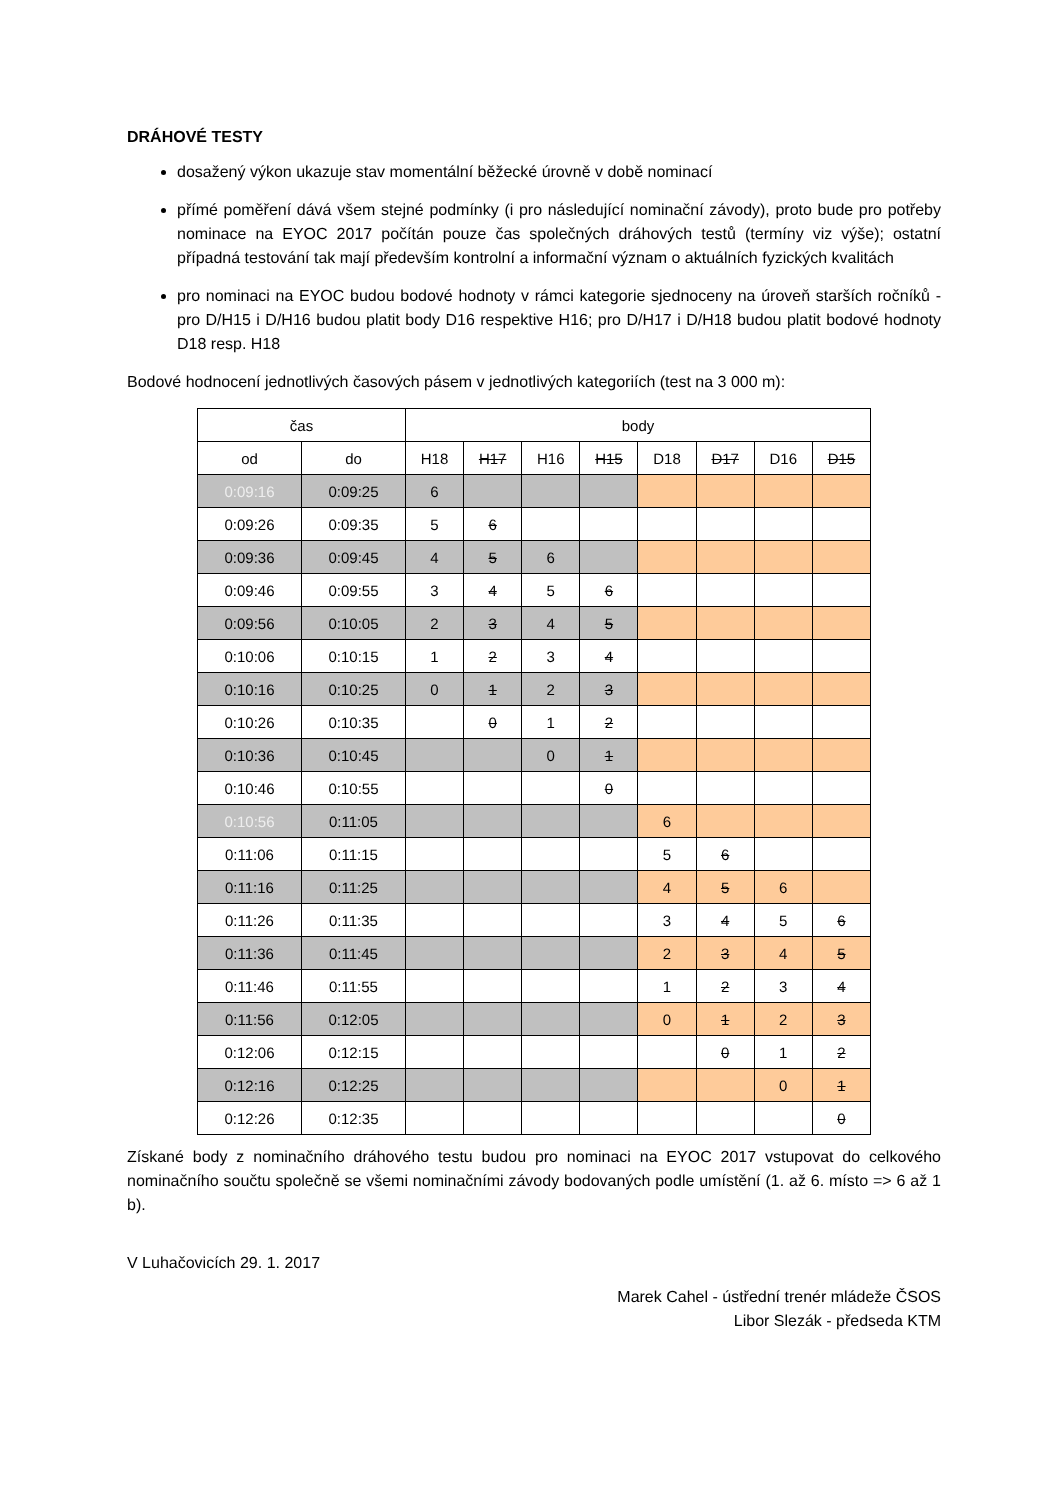DRÁHOVÉ TESTY
dosažený výkon ukazuje stav momentální běžecké úrovně v době nominací
přímé poměření dává všem stejné podmínky (i pro následující nominační závody), proto bude pro potřeby nominace na EYOC 2017 počítán pouze čas společných dráhových testů (termíny viz výše); ostatní případná testování tak mají především kontrolní a informační význam o aktuálních fyzických kvalitách
pro nominaci na EYOC budou bodové hodnoty v rámci kategorie sjednoceny na úroveň starších ročníků - pro D/H15 i D/H16 budou platit body D16 respektive H16; pro D/H17 i D/H18 budou platit bodové hodnoty D18 resp. H18
Bodové hodnocení jednotlivých časových pásem v jednotlivých kategoriích (test na 3 000 m):
| čas | | body | | | | | | | |
| --- | --- | --- | --- | --- | --- | --- | --- | --- | --- |
| od | do | H18 | H17 | H16 | H15 | D18 | D17 | D16 | D15 |
| 0:09:16 | 0:09:25 | 6 | | | | | | | |
| 0:09:26 | 0:09:35 | 5 | 6 | | | | | | |
| 0:09:36 | 0:09:45 | 4 | 5 | 6 | | | | | |
| 0:09:46 | 0:09:55 | 3 | 4 | 5 | 6 | | | | |
| 0:09:56 | 0:10:05 | 2 | 3 | 4 | 5 | | | | |
| 0:10:06 | 0:10:15 | 1 | 2 | 3 | 4 | | | | |
| 0:10:16 | 0:10:25 | 0 | 1 | 2 | 3 | | | | |
| 0:10:26 | 0:10:35 | | 0 | 1 | 2 | | | | |
| 0:10:36 | 0:10:45 | | | 0 | 1 | | | | |
| 0:10:46 | 0:10:55 | | | | 0 | | | | |
| 0:10:56 | 0:11:05 | | | | | 6 | | | |
| 0:11:06 | 0:11:15 | | | | | 5 | 6 | | |
| 0:11:16 | 0:11:25 | | | | | 4 | 5 | 6 | |
| 0:11:26 | 0:11:35 | | | | | 3 | 4 | 5 | 6 |
| 0:11:36 | 0:11:45 | | | | | 2 | 3 | 4 | 5 |
| 0:11:46 | 0:11:55 | | | | | 1 | 2 | 3 | 4 |
| 0:11:56 | 0:12:05 | | | | | 0 | 1 | 2 | 3 |
| 0:12:06 | 0:12:15 | | | | | | 0 | 1 | 2 |
| 0:12:16 | 0:12:25 | | | | | | | 0 | 1 |
| 0:12:26 | 0:12:35 | | | | | | | | 0 |
Získané body z nominačního dráhového testu budou pro nominaci na EYOC 2017 vstupovat do celkového nominačního součtu společně se všemi nominačními závody bodovaných podle umístění (1. až 6. místo => 6 až 1 b).
V Luhačovicích 29. 1. 2017
Marek Cahel - ústřední trenér mládeže ČSOS
Libor Slezák - předseda KTM